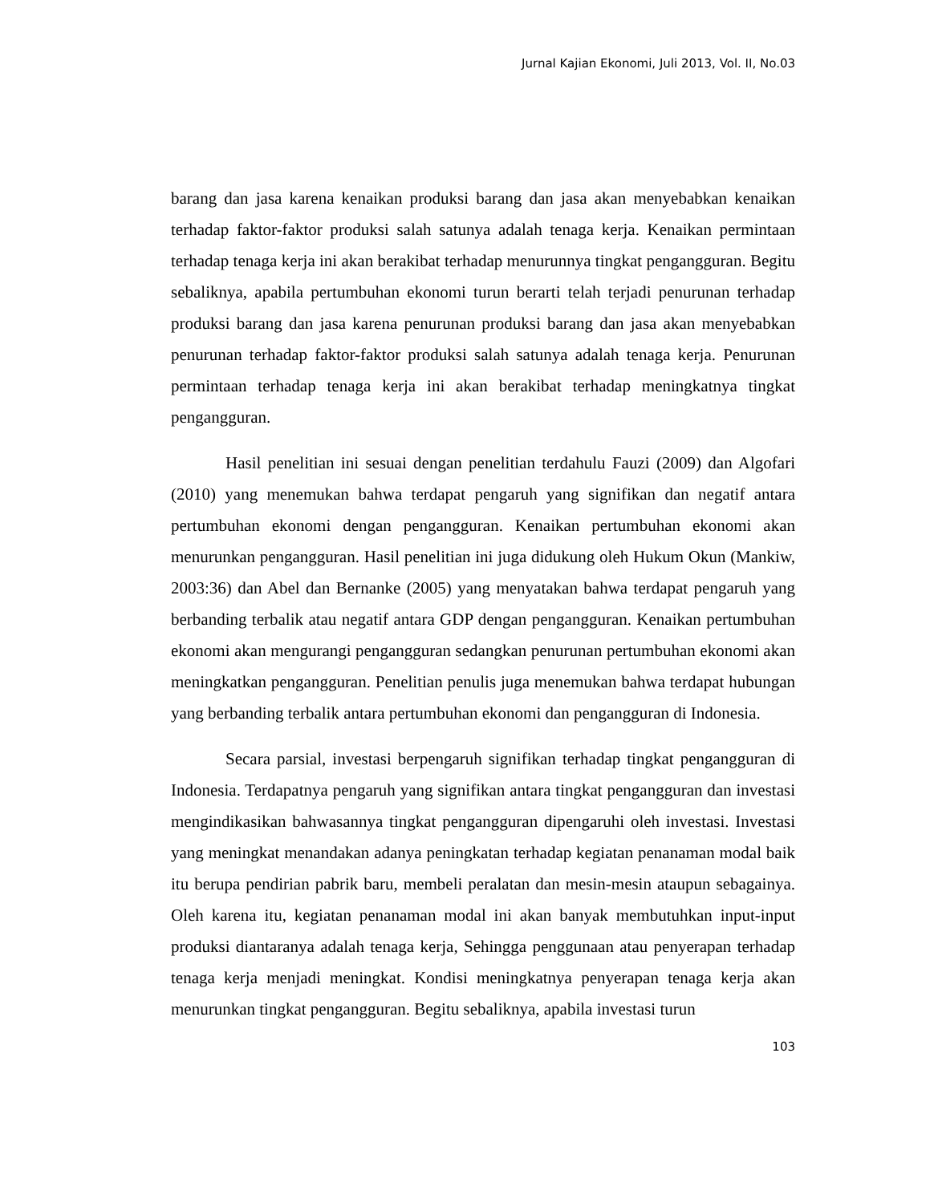Jurnal Kajian Ekonomi, Juli 2013, Vol. II, No.03
barang dan jasa karena kenaikan produksi barang dan jasa akan menyebabkan kenaikan terhadap faktor-faktor produksi salah satunya adalah tenaga kerja. Kenaikan permintaan terhadap tenaga kerja ini akan berakibat terhadap menurunnya tingkat pengangguran. Begitu sebaliknya, apabila pertumbuhan ekonomi turun berarti telah terjadi penurunan terhadap produksi barang dan jasa karena penurunan produksi barang dan jasa akan menyebabkan penurunan terhadap faktor-faktor produksi salah satunya adalah tenaga kerja. Penurunan permintaan terhadap tenaga kerja ini akan berakibat terhadap meningkatnya tingkat pengangguran.
Hasil penelitian ini sesuai dengan penelitian terdahulu Fauzi (2009) dan Algofari (2010) yang menemukan bahwa terdapat pengaruh yang signifikan dan negatif antara pertumbuhan ekonomi dengan pengangguran. Kenaikan pertumbuhan ekonomi akan menurunkan pengangguran. Hasil penelitian ini juga didukung oleh Hukum Okun (Mankiw, 2003:36) dan Abel dan Bernanke (2005) yang menyatakan bahwa terdapat pengaruh yang berbanding terbalik atau negatif antara GDP dengan pengangguran. Kenaikan pertumbuhan ekonomi akan mengurangi pengangguran sedangkan penurunan pertumbuhan ekonomi akan meningkatkan pengangguran. Penelitian penulis juga menemukan bahwa terdapat hubungan yang berbanding terbalik antara pertumbuhan ekonomi dan pengangguran di Indonesia.
Secara parsial, investasi berpengaruh signifikan terhadap tingkat pengangguran di Indonesia. Terdapatnya pengaruh yang signifikan antara tingkat pengangguran dan investasi mengindikasikan bahwasannya tingkat pengangguran dipengaruhi oleh investasi. Investasi yang meningkat menandakan adanya peningkatan terhadap kegiatan penanaman modal baik itu berupa pendirian pabrik baru, membeli peralatan dan mesin-mesin ataupun sebagainya. Oleh karena itu, kegiatan penanaman modal ini akan banyak membutuhkan input-input produksi diantaranya adalah tenaga kerja, Sehingga penggunaan atau penyerapan terhadap tenaga kerja menjadi meningkat. Kondisi meningkatnya penyerapan tenaga kerja akan menurunkan tingkat pengangguran. Begitu sebaliknya, apabila investasi turun
103